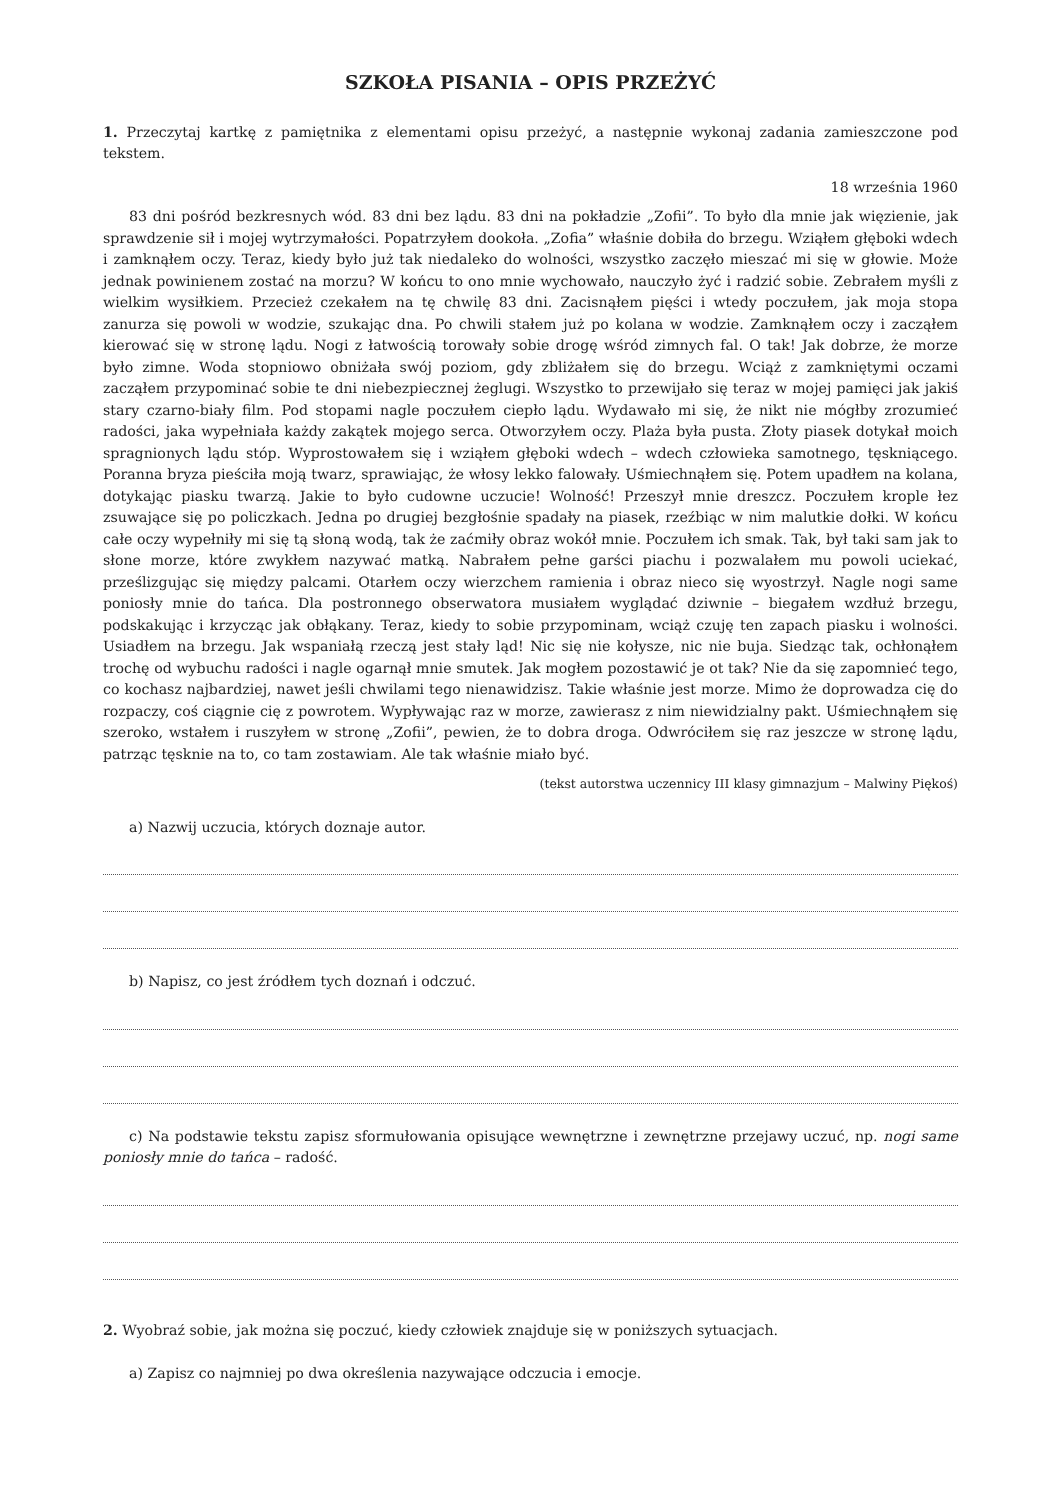SZKOŁA PISANIA – OPIS PRZEŻYĆ
1. Przeczytaj kartkę z pamiętnika z elementami opisu przeżyć, a następnie wykonaj zadania zamieszczone pod tekstem.
18 września 1960
83 dni pośród bezkresnych wód. 83 dni bez lądu. 83 dni na pokładzie „Zofii”. To było dla mnie jak więzienie, jak sprawdzenie sił i mojej wytrzymałości. Popatrzyłem dookoła. „Zofia” właśnie dobiła do brzegu. Wziąłem głęboki wdech i zamknąłem oczy. Teraz, kiedy było już tak niedaleko do wolności, wszystko zaczęło mieszać mi się w głowie. Może jednak powinienem zostać na morzu? W końcu to ono mnie wychowało, nauczyło żyć i radzić sobie. Zebrałem myśli z wielkim wysiłkiem. Przecież czekałem na tę chwilę 83 dni. Zacisnąłem pięści i wtedy poczułem, jak moja stopa zanurza się powoli w wodzie, szukając dna. Po chwili stałem już po kolana w wodzie. Zamknąłem oczy i zacząłem kierować się w stronę lądu. Nogi z łatwością torowały sobie drogę wśród zimnych fal. O tak! Jak dobrze, że morze było zimne. Woda stopniowo obniżała swój poziom, gdy zbliżałem się do brzegu. Wciąż z zamkniętymi oczami zacząłem przypominać sobie te dni niebezpiecznej żeglugi. Wszystko to przewijało się teraz w mojej pamięci jak jakiś stary czarno-biały film. Pod stopami nagle poczułem ciepło lądu. Wydawało mi się, że nikt nie mógłby zrozumieć radości, jaka wypełniała każdy zakątek mojego serca. Otworzyłem oczy. Plaża była pusta. Złoty piasek dotykał moich spragnionych lądu stóp. Wyprostowałem się i wziąłem głęboki wdech – wdech człowieka samotnego, tęskniącego. Poranna bryza pieściła moją twarz, sprawiając, że włosy lekko falowały. Uśmiechnąłem się. Potem upadłem na kolana, dotykając piasku twarzą. Jakie to było cudowne uczucie! Wolność! Przeszył mnie dreszcz. Poczułem krople łez zsuwające się po policzkach. Jedna po drugiej bezgłośnie spadały na piasek, rzeźbiąc w nim malutkie dołki. W końcu całe oczy wypełniły mi się tą słoną wodą, tak że zaćmiły obraz wokół mnie. Poczułem ich smak. Tak, był taki sam jak to słone morze, które zwykłem nazywać matką. Nabrałem pełne garści piachu i pozwalałem mu powoli uciekać, prześlizgując się między palcami. Otarłem oczy wierzchem ramienia i obraz nieco się wyostrzył. Nagle nogi same poniosły mnie do tańca. Dla postronnego obserwatora musiałem wyglądać dziwnie – biegałem wzdłuż brzegu, podskakując i krzycząc jak obłąkany. Teraz, kiedy to sobie przypominam, wciąż czuję ten zapach piasku i wolności. Usiadłem na brzegu. Jak wspaniałą rzeczą jest stały ląd! Nic się nie kołysze, nic nie buja. Siedząc tak, ochłonąłem trochę od wybuchu radości i nagle ogarnął mnie smutek. Jak mogłem pozostawić je ot tak? Nie da się zapomnieć tego, co kochasz najbardziej, nawet jeśli chwilami tego nienawidzisz. Takie właśnie jest morze. Mimo że doprowadza cię do rozpaczy, coś ciągnie cię z powrotem. Wypływając raz w morze, zawierasz z nim niewidzialny pakt. Uśmiechnąłem się szeroko, wstałem i ruszyłem w stronę „Zofii”, pewien, że to dobra droga. Odwróciłem się raz jeszcze w stronę lądu, patrząc tęsknie na to, co tam zostawiam. Ale tak właśnie miało być.
(tekst autorstwa uczennicy III klasy gimnazjum – Malwiny Piękoś)
a) Nazwij uczucia, których doznaje autor.
b) Napisz, co jest źródłem tych doznań i odczuć.
c) Na podstawie tekstu zapisz sformułowania opisujące wewnętrzne i zewnętrzne przejawy uczuć, np. nogi same poniosły mnie do tańca – radość.
2. Wyobraź sobie, jak można się poczuć, kiedy człowiek znajduje się w poniższych sytuacjach.
a) Zapisz co najmniej po dwa określenia nazywające odczucia i emocje.